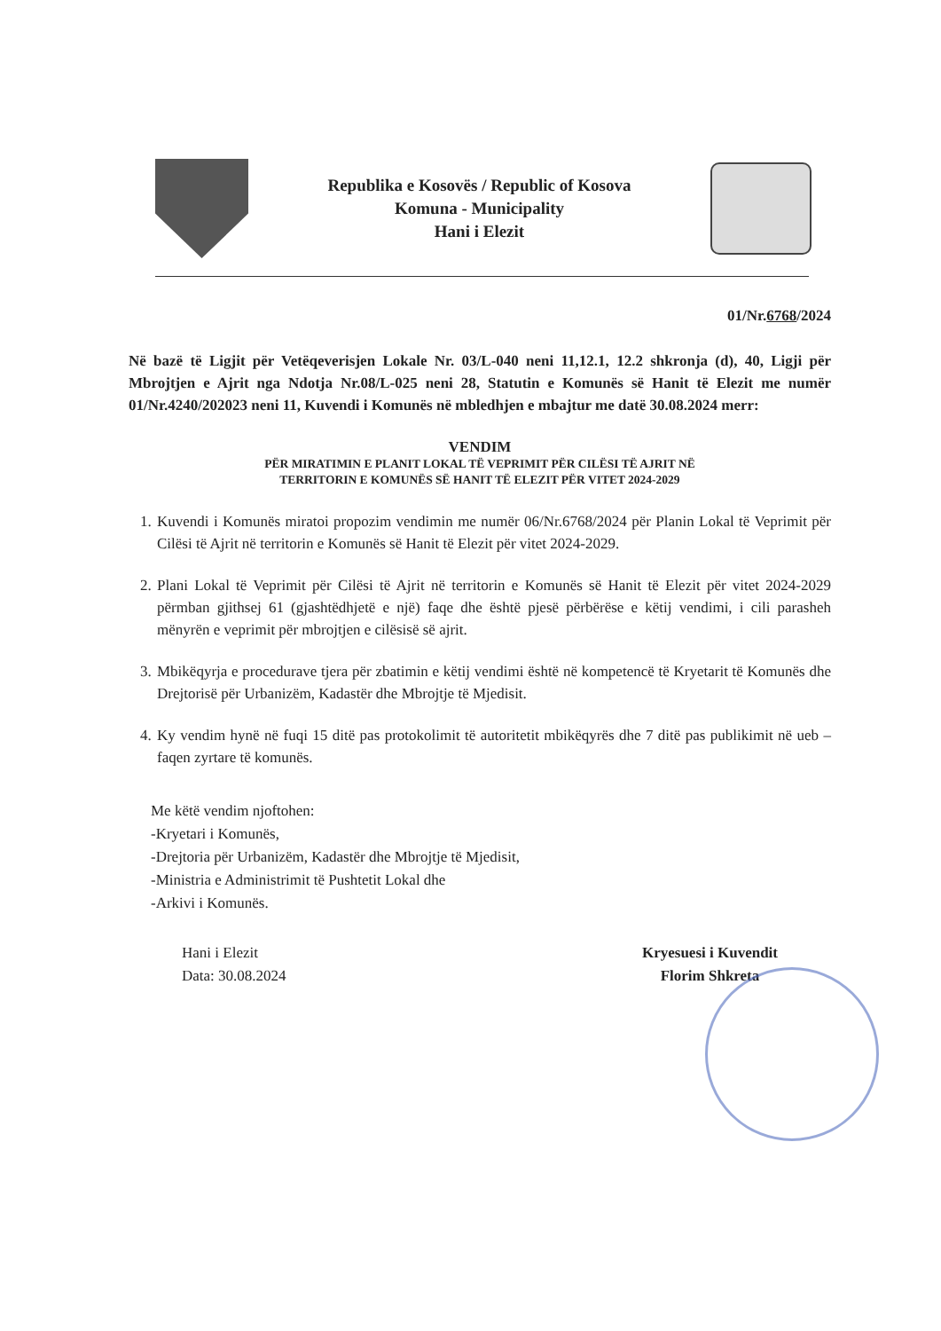Republika e Kosovës / Republic of Kosova
Komuna - Municipality
Hani i Elezit
01/Nr.6768/2024
Në bazë të Ligjit për Vetëqeverisjen Lokale Nr. 03/L-040 neni 11,12.1, 12.2 shkronja (d), 40, Ligji për Mbrojtjen e Ajrit nga Ndotja Nr.08/L-025 neni 28, Statutin e Komunës së Hanit të Elezit me numër 01/Nr.4240/202023 neni 11, Kuvendi i Komunës në mbledhjen e mbajtur me datë 30.08.2024 merr:
VENDIM
PËR MIRATIMIN E PLANIT LOKAL TË VEPRIMIT PËR CILËSI TË AJRIT NË
TERRITORIN E KOMUNËS SË HANIT TË ELEZIT PËR VITET 2024-2029
1. Kuvendi i Komunës miratoi propozim vendimin me numër 06/Nr.6768/2024 për Planin Lokal të Veprimit për Cilësi të Ajrit në territorin e Komunës së Hanit të Elezit për vitet 2024-2029.
2. Plani Lokal të Veprimit për Cilësi të Ajrit në territorin e Komunës së Hanit të Elezit për vitet 2024-2029 përmban gjithsej 61 (gjashtëdhjetë e një) faqe dhe është pjesë përbërëse e këtij vendimi, i cili parasheh mënyrën e veprimit për mbrojtjen e cilësisë së ajrit.
3. Mbikëqyrja e procedurave tjera për zbatimin e këtij vendimi është në kompetencë të Kryetarit të Komunës dhe Drejtorisë për Urbanizëm, Kadastër dhe Mbrojtje të Mjedisit.
4. Ky vendim hynë në fuqi 15 ditë pas protokolimit të autoritetit mbikëqyrës dhe 7 ditë pas publikimit në ueb – faqen zyrtare të komunës.
Me këtë vendim njoftohen:
-Kryetari i Komunës,
-Drejtoria për Urbanizëm, Kadastër dhe Mbrojtje të Mjedisit,
-Ministria e Administrimit të Pushtetit Lokal dhe
-Arkivi i Komunës.
Hani i Elezit
Data: 30.08.2024
Kryesuesi i Kuvendit
Florim Shkreta